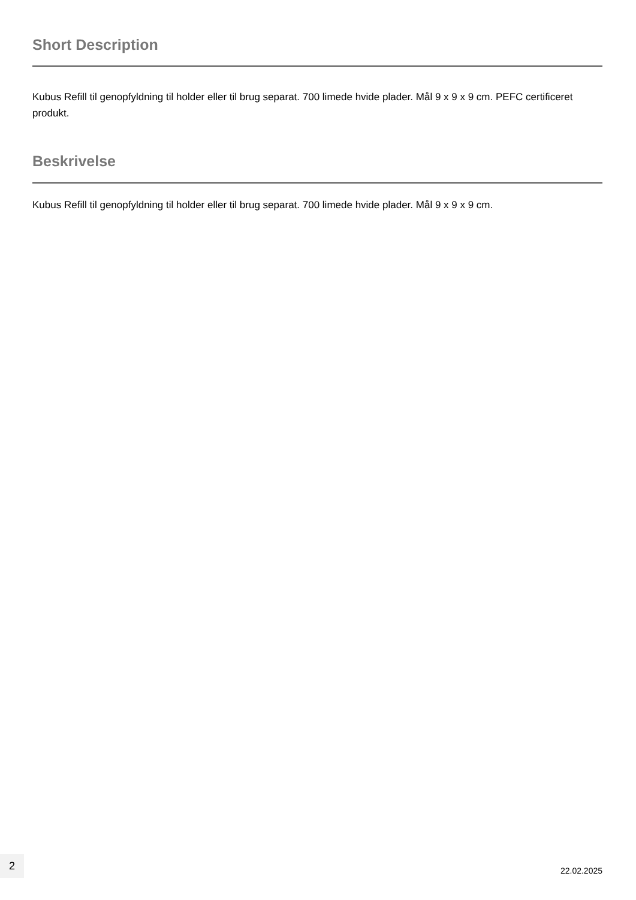Short Description
Kubus Refill til genopfyldning til holder eller til brug separat. 700 limede hvide plader. Mål 9 x 9 x 9 cm. PEFC certificeret produkt.
Beskrivelse
Kubus Refill til genopfyldning til holder eller til brug separat. 700 limede hvide plader. Mål 9 x 9 x 9 cm.
2
22.02.2025